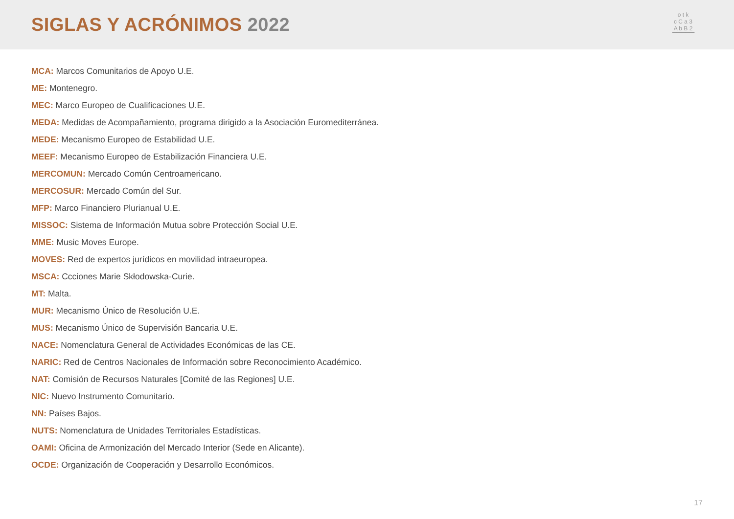SIGLAS Y ACRÓNIMOS 2022
o t k
c C a 3
A b B 2
▔▔▔▔▔
MCA: Marcos Comunitarios de Apoyo U.E.
ME: Montenegro.
MEC: Marco Europeo de Cualificaciones U.E.
MEDA: Medidas de Acompañamiento, programa dirigido a la Asociación Euromediterránea.
MEDE: Mecanismo Europeo de Estabilidad U.E.
MEEF: Mecanismo Europeo de Estabilización Financiera U.E.
MERCOMUN: Mercado Común Centroamericano.
MERCOSUR: Mercado Común del Sur.
MFP: Marco Financiero Plurianual U.E.
MISSOC: Sistema de Información Mutua sobre Protección Social U.E.
MME: Music Moves Europe.
MOVES: Red de expertos jurídicos en movilidad intraeuropea.
MSCA: Ccciones Marie Skłodowska-Curie.
MT: Malta.
MUR: Mecanismo Único de Resolución U.E.
MUS: Mecanismo Único de Supervisión Bancaria U.E.
NACE: Nomenclatura General de Actividades Económicas de las CE.
NARIC: Red de Centros Nacionales de Información sobre Reconocimiento Académico.
NAT: Comisión de Recursos Naturales [Comité de las Regiones] U.E.
NIC: Nuevo Instrumento Comunitario.
NN: Países Bajos.
NUTS: Nomenclatura de Unidades Territoriales Estadísticas.
OAMI: Oficina de Armonización del Mercado Interior (Sede en Alicante).
OCDE: Organización de Cooperación y Desarrollo Económicos.
17